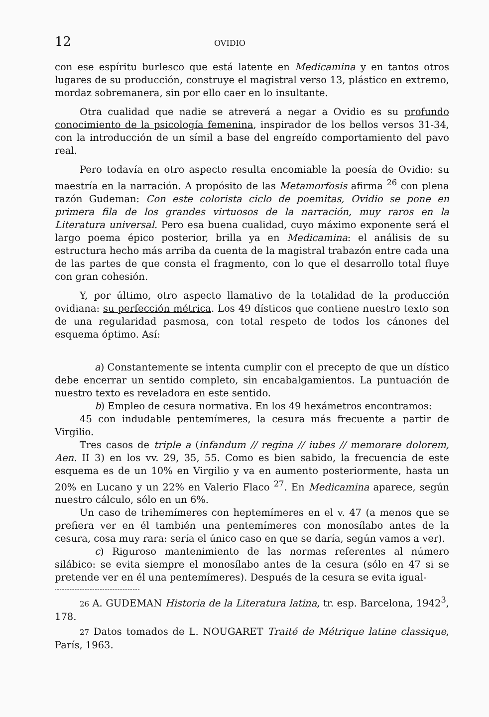12 OVIDIO
con ese espíritu burlesco que está latente en Medicamina y en tantos otros lugares de su producción, construye el magistral verso 13, plástico en extremo, mordaz sobremanera, sin por ello caer en lo insultante.
Otra cualidad que nadie se atreverá a negar a Ovidio es su profundo conocimiento de la psicología femenina, inspirador de los bellos versos 31-34, con la introducción de un símil a base del engreído comportamiento del pavo real.
Pero todavía en otro aspecto resulta encomiable la poesía de Ovidio: su maestría en la narración. A propósito de las Metamorfosis afirma <sup>26</sup> con plena razón Gudeman: Con este colorista ciclo de poemitas, Ovidio se pone en primera fila de los grandes virtuosos de la narración, muy raros en la Literatura universal. Pero esa buena cualidad, cuyo máximo exponente será el largo poema épico posterior, brilla ya en Medicamina: el análisis de su estructura hecho más arriba da cuenta de la magistral trabazón entre cada una de las partes de que consta el fragmento, con lo que el desarrollo total fluye con gran cohesión.
Y, por último, otro aspecto llamativo de la totalidad de la producción ovidiana: su perfección métrica. Los 49 dísticos que contiene nuestro texto son de una regularidad pasmosa, con total respeto de todos los cánones del esquema óptimo. Así:
a) Constantemente se intenta cumplir con el precepto de que un dístico debe encerrar un sentido completo, sin encabalgamientos. La puntuación de nuestro texto es reveladora en este sentido.
b) Empleo de cesura normativa. En los 49 hexámetros encontramos:
45 con indudable pentemímeres, la cesura más frecuente a partir de Virgilio.
Tres casos de triple a (infandum // regina // iubes // memorare dolorem, Aen. II 3) en los vv. 29, 35, 55. Como es bien sabido, la frecuencia de este esquema es de un 10% en Virgilio y va en aumento posteriormente, hasta un 20% en Lucano y un 22% en Valerio Flaco <sup>27</sup>. En Medicamina aparece, según nuestro cálculo, sólo en un 6%.
Un caso de trihemímeres con heptemímeres en el v. 47 (a menos que se prefiera ver en él también una pentemímeres con monosílabo antes de la cesura, cosa muy rara: sería el único caso en que se daría, según vamos a ver).
c) Riguroso mantenimiento de las normas referentes al número silábico: se evita siempre el monosílabo antes de la cesura (sólo en 47 si se pretende ver en él una pentemímeres). Después de la cesura se evita igual-
26 A. GUDEMAN Historia de la Literatura latina, tr. esp. Barcelona, 1942<sup>3</sup>, 178.
27 Datos tomados de L. NOUGARET Traité de Métrique latine classique, París, 1963.